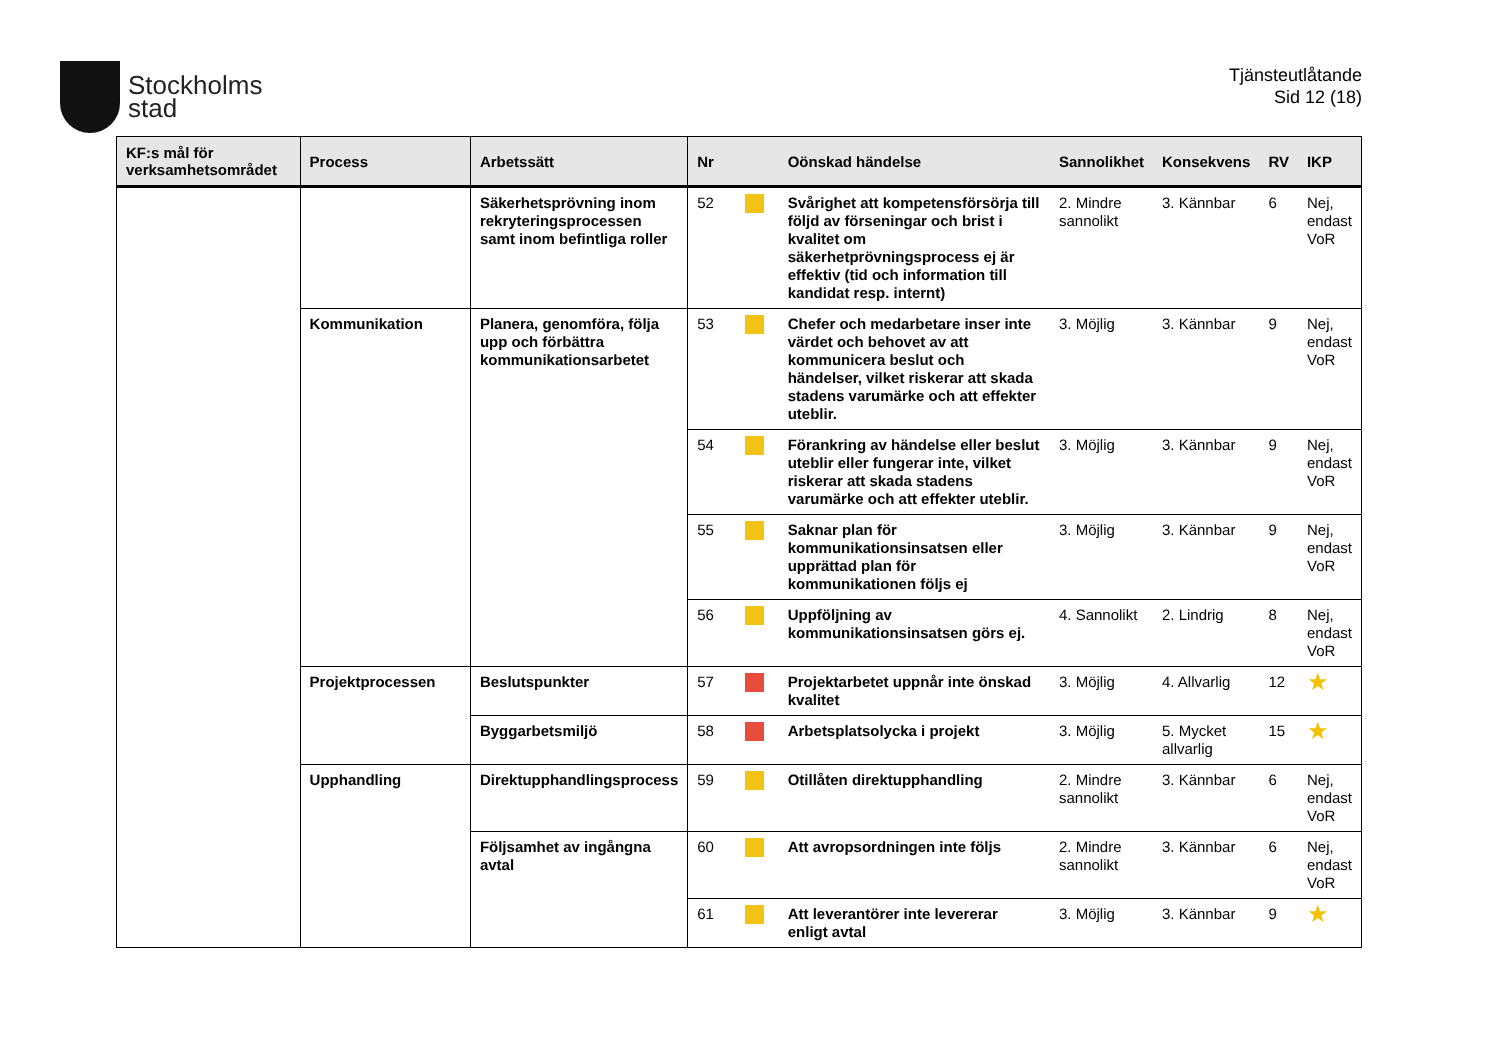Stockholms
stad
Tjänsteutlåtande
Sid 12 (18)
| KF:s mål för verksamhetsområdet | Process | Arbetssätt | Nr | | Oönskad händelse | Sannolikhet | Konsekvens | RV | IKP |
| --- | --- | --- | --- | --- | --- | --- | --- | --- | --- |
| | | Säkerhetsprövning inom rekryteringsprocessen samt inom befintliga roller | 52 | | Svårighet att kompetensförsörja till följd av förseningar och brist i kvalitet om säkerhetprövningsprocess ej är effektiv (tid och information till kandidat resp. internt) | 2. Mindre sannolikt | 3. Kännbar | 6 | Nej, endast VoR |
| | Kommunikation | Planera, genomföra, följa upp och förbättra kommunikationsarbetet | 53 | | Chefer och medarbetare inser inte värdet och behovet av att kommunicera beslut och händelser, vilket riskerar att skada stadens varumärke och att effekter uteblir. | 3. Möjlig | 3. Kännbar | 9 | Nej, endast VoR |
| | | | 54 | | Förankring av händelse eller beslut uteblir eller fungerar inte, vilket riskerar att skada stadens varumärke och att effekter uteblir. | 3. Möjlig | 3. Kännbar | 9 | Nej, endast VoR |
| | | | 55 | | Saknar plan för kommunikationsinsatsen eller upprättad plan för kommunikationen följs ej | 3. Möjlig | 3. Kännbar | 9 | Nej, endast VoR |
| | | | 56 | | Uppföljning av kommunikationsinsatsen görs ej. | 4. Sannolikt | 2. Lindrig | 8 | Nej, endast VoR |
| | Projektprocessen | Beslutspunkter | 57 | | Projektarbetet uppnår inte önskad kvalitet | 3. Möjlig | 4. Allvarlig | 12 | ★ |
| | | Byggarbetsmiljö | 58 | | Arbetsplatsolycka i projekt | 3. Möjlig | 5. Mycket allvarlig | 15 | ★ |
| | Upphandling | Direktupphandlingsprocess | 59 | | Otillåten direktupphandling | 2. Mindre sannolikt | 3. Kännbar | 6 | Nej, endast VoR |
| | | Följsamhet av ingångna avtal | 60 | | Att avropsordningen inte följs | 2. Mindre sannolikt | 3. Kännbar | 6 | Nej, endast VoR |
| | | | 61 | | Att leverantörer inte levererar enligt avtal | 3. Möjlig | 3. Kännbar | 9 | ★ |